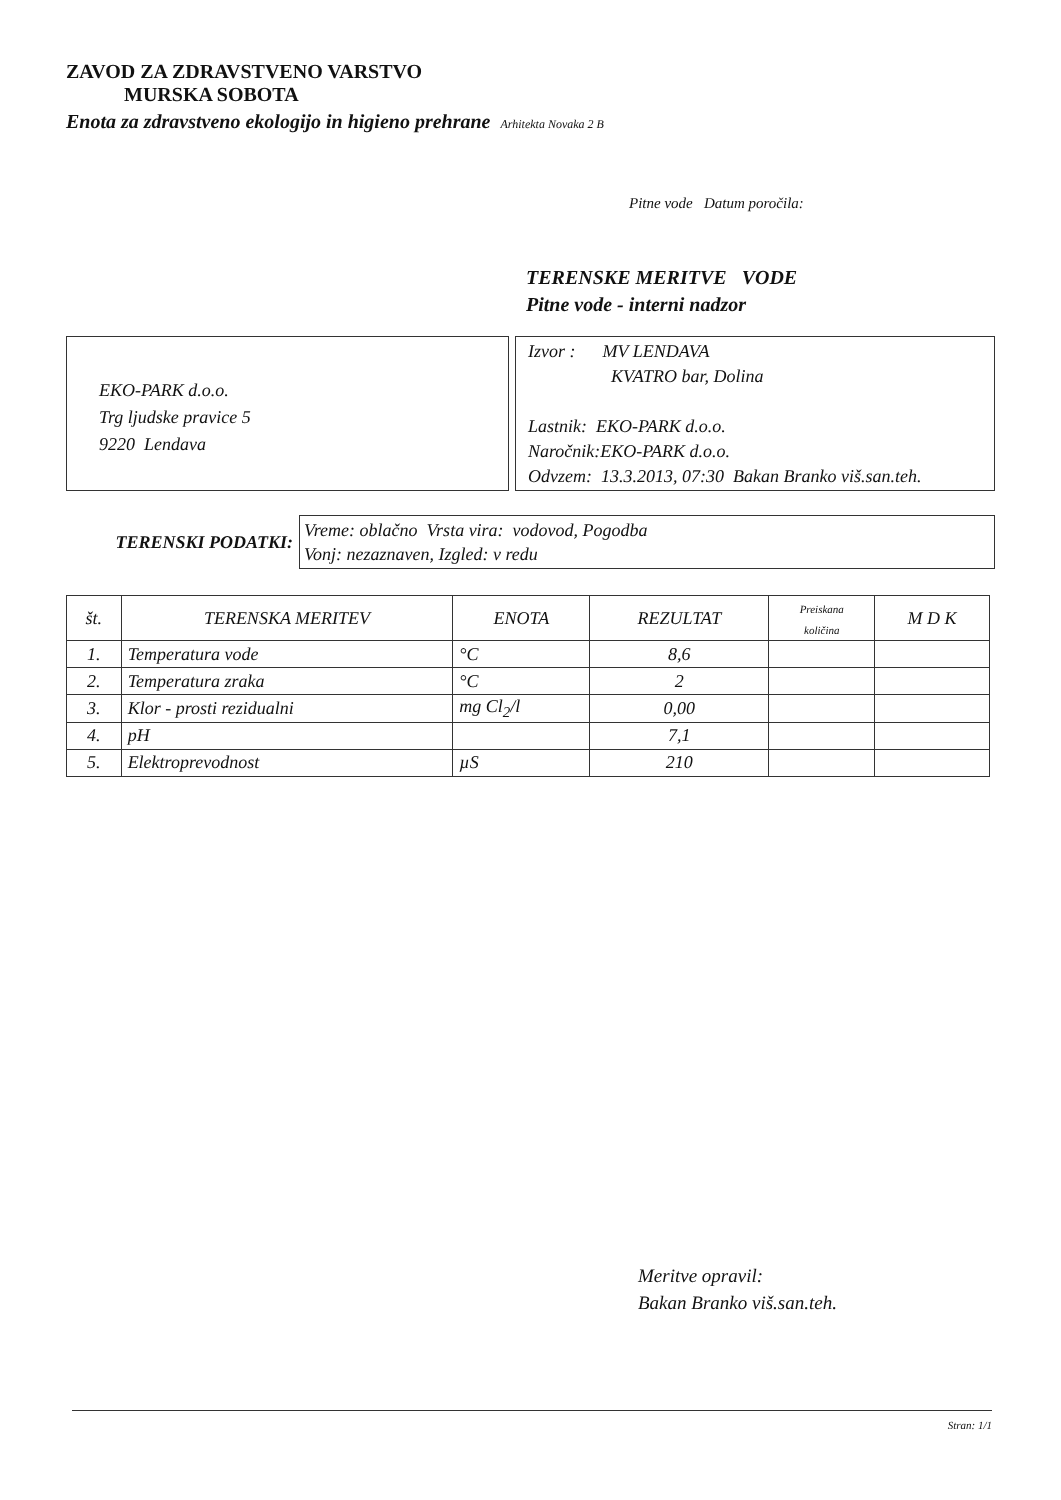ZAVOD ZA ZDRAVSTVENO VARSTVO
MURSKA SOBOTA
Enota za zdravstveno ekologijo in higieno prehrane Arhitekta Novaka 2 B
Pitne vode Datum poročila:
TERENSKE MERITVE VODE
Pitne vode - interni nadzor
EKO-PARK d.o.o.
Trg ljudske pravice 5
9220 Lendava
Izvor : MV LENDAVA
KVATRO bar, Dolina
Lastnik: EKO-PARK d.o.o.
Naročnik:EKO-PARK d.o.o.
Odvzem: 13.3.2013, 07:30 Bakan Branko viš.san.teh.
TERENSKI PODATKI:
Vreme: oblačno Vrsta vira: vodovod, Pogodba
Vonj: nezaznaven, Izgled: v redu
| št. | TERENSKA MERITEV | ENOTA | REZULTAT | Preiskana količina | M D K |
| --- | --- | --- | --- | --- | --- |
| 1. | Temperatura vode | °C | 8,6 | | |
| 2. | Temperatura zraka | °C | 2 | | |
| 3. | Klor - prosti rezidualni | mg Cl<sub>2</sub>/l | 0,00 | | |
| 4. | pH | | 7,1 | | |
| 5. | Elektroprevodnost | µS | 210 | | |
Meritve opravil:
Bakan Branko viš.san.teh.
Stran: 1/1